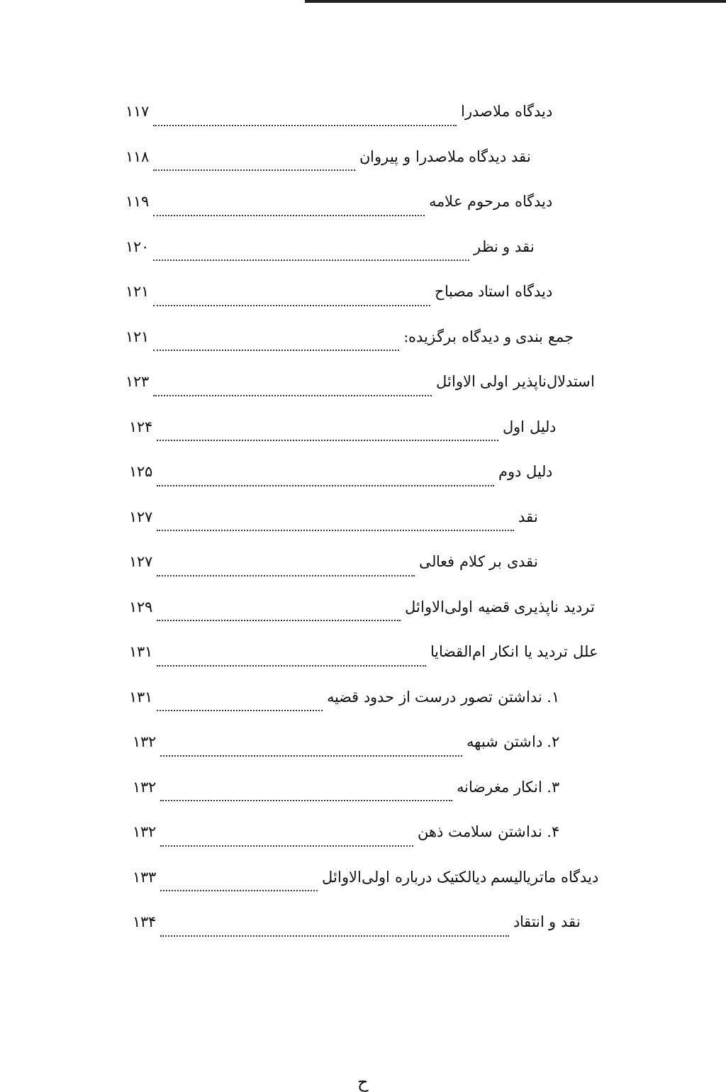دیدگاه ملاصدرا ۱۱۷
نقد دیدگاه ملاصدرا و پیروان ۱۱۸
دیدگاه مرحوم علامه ۱۱۹
نقد و نظر ۱۲۰
دیدگاه استاد مصباح ۱۲۱
جمع بندی و دیدگاه برگزیده: ۱۲۱
استدلال‌ناپذیر اولی الاوائل ۱۲۳
دلیل اول ۱۲۴
دلیل دوم ۱۲۵
نقد ۱۲۷
نقدی بر کلام فعالی ۱۲۷
تردید ناپذیری قضیه اولی‌الاوائل ۱۲۹
علل تردید یا انکار ام‌القضایا ۱۳۱
۱. نداشتن تصور درست از حدود قضیه ۱۳۱
۲. داشتن شبهه ۱۳۲
۳. انکار مغرضانه ۱۳۲
۴. نداشتن سلامت ذهن ۱۳۲
دیدگاه ماتریالیسم دیالکتیک درباره اولی‌الاوائل ۱۳۳
نقد و انتقاد ۱۳۴
ح